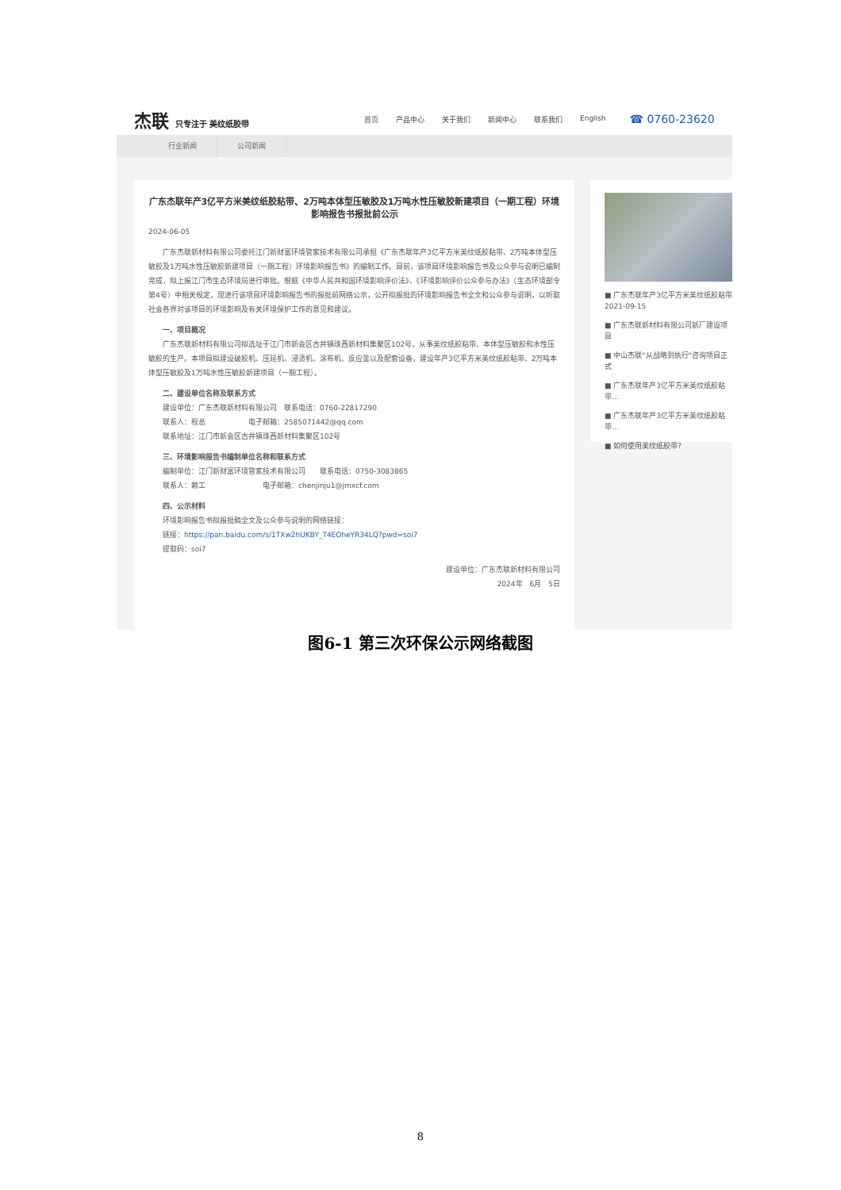杰联 只专注于 美纹纸胶带
首页 产品中心 关于我们 新闻中心 联系我们 English
☎ 0760-23620
行业新闻 公司新闻
广东杰联年产3亿平方米美纹纸胶粘带、2万吨本体型压敏胶及1万吨水性压敏胶新建项目（一期工程）环境影响报告书报批前公示
2024-06-05
　　广东杰联新材料有限公司委托江门新财富环境管家技术有限公司承担《广东杰联年产3亿平方米美纹纸胶粘带、2万吨本体型压敏胶及1万吨水性压敏胶新建项目（一期工程）环境影响报告书》的编制工作。目前，该项目环境影响报告书及公众参与说明已编制完成，拟上报江门市生态环境局进行审批。根据《中华人民共和国环境影响评价法》、《环境影响评价公众参与办法》（生态环境部令第4号）中相关规定，现进行该项目环境影响报告书的报批前网络公示，公开拟报批的环境影响报告书全文和公众参与说明，以听取社会各界对该项目的环境影响及有关环境保护工作的意见和建议。
　　一、项目概况
　　广东杰联新材料有限公司拟选址于江门市新会区古井镇珠西新材料集聚区102号，从事美纹纸胶粘带、本体型压敏胶和水性压敏胶的生产。本项目拟建设破胶机、压延机、浸渍机、涂布机、反应釜以及配套设备，建设年产3亿平方米美纹纸胶粘带、2万吨本体型压敏胶及1万吨水性压敏胶新建项目（一期工程）。
　　二、建设单位名称及联系方式
　　建设单位：广东杰联新材料有限公司　联系电话：0760-22817290
　　联系人：程总　　　　　　电子邮箱：2585071442@qq.com
　　联系地址：江门市新会区古井镇珠西新材料集聚区102号
　　三、环境影响报告书编制单位名称和联系方式
　　编制单位：江门新财富环境管家技术有限公司　　联系电话：0750-3083865
　　联系人：赖工　　　　　　　　电子邮箱：chenjinju1@jmxcf.com
　　四、公示材料
　　环境影响报告书拟报批稿全文及公众参与说明的网络链接：
　　链接：https://pan.baidu.com/s/1TXw2hUKBY_T4EOheYR34LQ?pwd=soi7
　　提取码：soi7
建设单位：广东杰联新材料有限公司
2024年　6月　5日
■ 广东杰联年产3亿平方米美纹纸胶粘带
2021-09-15
■ 广东杰联新材料有限公司新厂建设项目
■ 中山杰联"从战略到执行"咨询项目正式
■ 广东杰联年产3亿平方米美纹纸胶粘带...
■ 广东杰联年产3亿平方米美纹纸胶粘带...
■ 如何使用美纹纸胶带?
图6-1 第三次环保公示网络截图
8